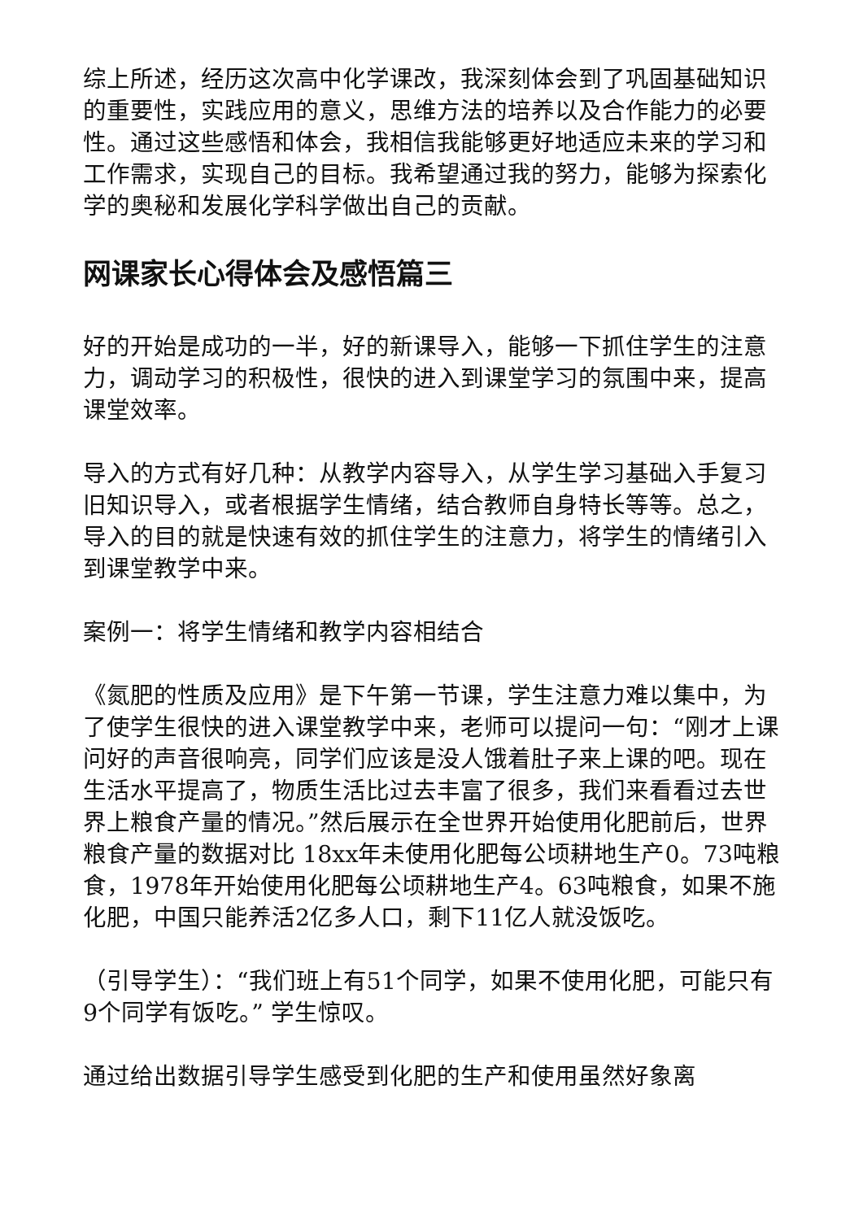综上所述，经历这次高中化学课改，我深刻体会到了巩固基础知识的重要性，实践应用的意义，思维方法的培养以及合作能力的必要性。通过这些感悟和体会，我相信我能够更好地适应未来的学习和工作需求，实现自己的目标。我希望通过我的努力，能够为探索化学的奥秘和发展化学科学做出自己的贡献。
网课家长心得体会及感悟篇三
好的开始是成功的一半，好的新课导入，能够一下抓住学生的注意力，调动学习的积极性，很快的进入到课堂学习的氛围中来，提高课堂效率。
导入的方式有好几种：从教学内容导入，从学生学习基础入手复习旧知识导入，或者根据学生情绪，结合教师自身特长等等。总之，导入的目的就是快速有效的抓住学生的注意力，将学生的情绪引入到课堂教学中来。
案例一：将学生情绪和教学内容相结合
《氮肥的性质及应用》是下午第一节课，学生注意力难以集中，为了使学生很快的进入课堂教学中来，老师可以提问一句：“刚才上课问好的声音很响亮，同学们应该是没人饿着肚子来上课的吧。现在生活水平提高了，物质生活比过去丰富了很多，我们来看看过去世界上粮食产量的情况。”然后展示在全世界开始使用化肥前后，世界粮食产量的数据对比 18xx年未使用化肥每公顷耕地生产0。73吨粮食，1978年开始使用化肥每公顷耕地生产4。63吨粮食，如果不施化肥，中国只能养活2亿多人口，剩下11亿人就没饭吃。
（引导学生）：“我们班上有51个同学，如果不使用化肥，可能只有9个同学有饭吃。” 学生惊叹。
通过给出数据引导学生感受到化肥的生产和使用虽然好象离